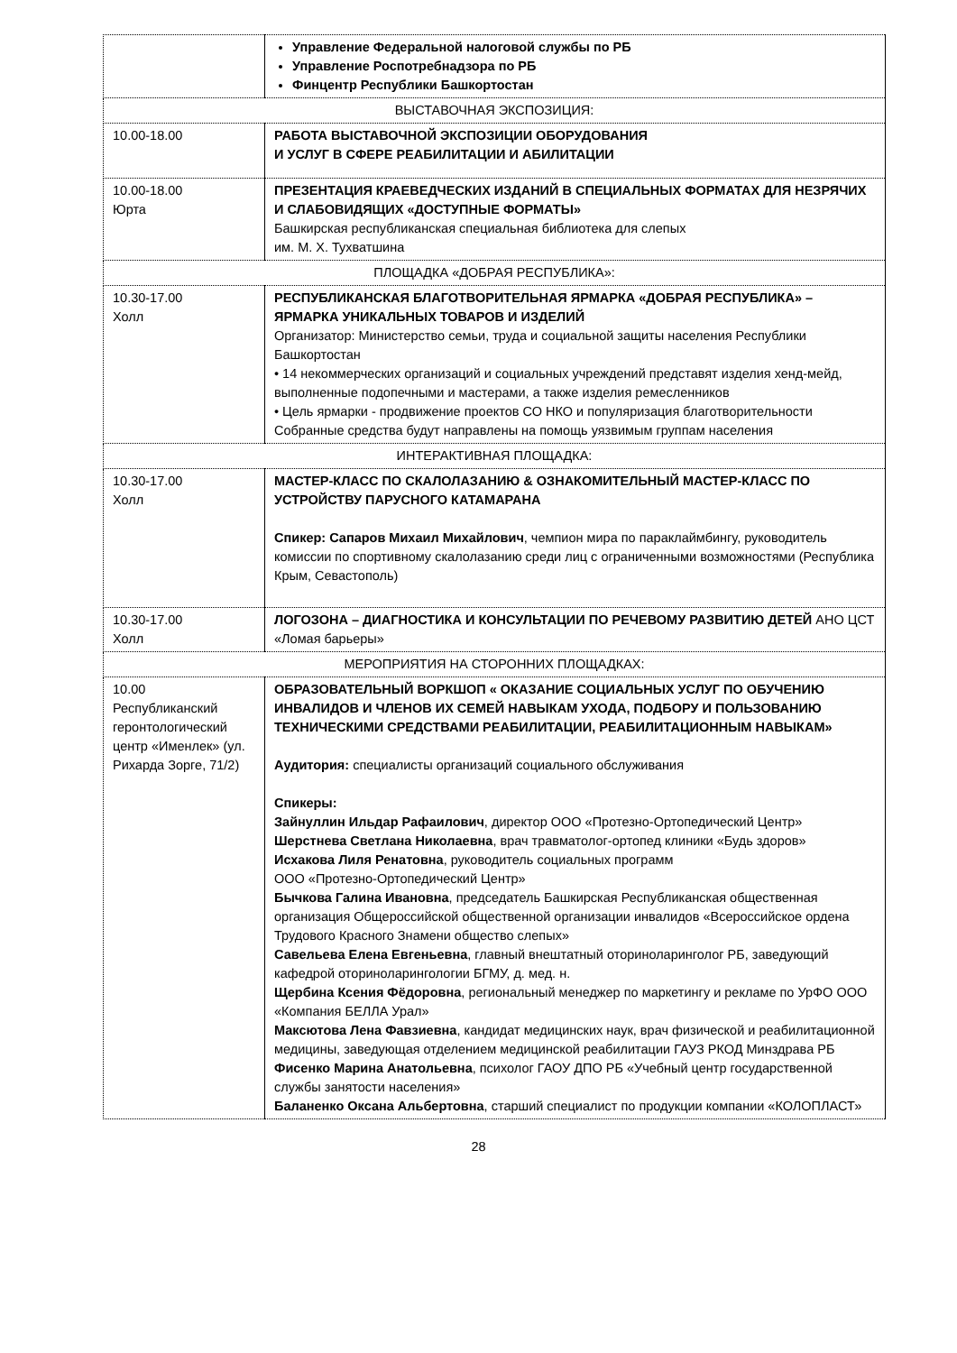| | Управление Федеральной налоговой службы по РБ Управление Роспотребнадзора по РБ Финцентр Республики Башкортостан |
| ВЫСТАВОЧНАЯ ЭКСПОЗИЦИЯ: | |
| 10.00-18.00 | РАБОТА ВЫСТАВОЧНОЙ ЭКСПОЗИЦИИ ОБОРУДОВАНИЯ И УСЛУГ В СФЕРЕ РЕАБИЛИТАЦИИ И АБИЛИТАЦИИ |
| 10.00-18.00 Юрта | ПРЕЗЕНТАЦИЯ КРАЕВЕДЧЕСКИХ ИЗДАНИЙ В СПЕЦИАЛЬНЫХ ФОРМАТАХ ДЛЯ НЕЗРЯЧИХ И СЛАБОВИДЯЩИХ «ДОСТУПНЫЕ ФОРМАТЫ» Башкирская республиканская специальная библиотека для слепых им. М. Х. Тухватшина |
| ПЛОЩАДКА «ДОБРАЯ РЕСПУБЛИКА»: | |
| 10.30-17.00 Холл | РЕСПУБЛИКАНСКАЯ БЛАГОТВОРИТЕЛЬНАЯ ЯРМАРКА «ДОБРАЯ РЕСПУБЛИКА» – ЯРМАРКА УНИКАЛЬНЫХ ТОВАРОВ И ИЗДЕЛИЙ Организатор: Министерство семьи, труда и социальной защиты населения Республики Башкортостан • 14 некоммерческих организаций и социальных учреждений представят изделия хенд-мейд, выполненные подопечными и мастерами, а также изделия ремесленников • Цель ярмарки - продвижение проектов СО НКО и популяризация благотворительности Собранные средства будут направлены на помощь уязвимым группам населения |
| ИНТЕРАКТИВНАЯ ПЛОЩАДКА: | |
| 10.30-17.00 Холл | МАСТЕР-КЛАСС ПО СКАЛОЛАЗАНИЮ & ОЗНАКОМИТЕЛЬНЫЙ МАСТЕР-КЛАСС ПО УСТРОЙСТВУ ПАРУСНОГО КАТАМАРАНА Спикер: Сапаров Михаил Михайлович , чемпион мира по параклаймбингу, руководитель комиссии по спортивному скалолазанию среди лиц с ограниченными возможностями (Республика Крым, Севастополь) |
| 10.30-17.00 Холл | ЛОГОЗОНА – ДИАГНОСТИКА И КОНСУЛЬТАЦИИ ПО РЕЧЕВОМУ РАЗВИТИЮ ДЕТЕЙ АНО ЦСТ «Ломая барьеры» |
| МЕРОПРИЯТИЯ НА СТОРОННИХ ПЛОЩАДКАХ: | |
| 10.00 Республиканский геронтологический центр «Именлек» (ул. Рихарда Зорге, 71/2) | ОБРАЗОВАТЕЛЬНЫЙ ВОРКШОП « ОКАЗАНИЕ СОЦИАЛЬНЫХ УСЛУГ ПО ОБУЧЕНИЮ ИНВАЛИДОВ И ЧЛЕНОВ ИХ СЕМЕЙ НАВЫКАМ УХОДА, ПОДБОРУ И ПОЛЬЗОВАНИЮ ТЕХНИЧЕСКИМИ СРЕДСТВАМИ РЕАБИЛИТАЦИИ, РЕАБИЛИТАЦИОННЫМ НАВЫКАМ» Аудитория: специалисты организаций социального обслуживания Спикеры: Зайнуллин Ильдар Рафаилович , директор ООО «Протезно-Ортопедический Центр» Шерстнева Светлана Николаевна , врач травматолог-ортопед клиники «Будь здоров» Исхакова Лиля Ренатовна , руководитель социальных программ ООО «Протезно-Ортопедический Центр» Бычкова Галина Ивановна , председатель Башкирская Республиканская общественная организация Общероссийской общественной организации инвалидов «Всероссийское ордена Трудового Красного Знамени общество слепых» Савельева Елена Евгеньевна , главный внештатный оториноларинголог РБ, заведующий кафедрой оториноларингологии БГМУ, д. мед. н. Щербина Ксения Фёдоровна , региональный менеджер по маркетингу и рекламе по УрФО ООО «Компания БЕЛЛА Урал» Максютова Лена Фавзиевна , кандидат медицинских наук, врач физической и реабилитационной медицины, заведующая отделением медицинской реабилитации ГАУЗ РКОД Минздрава РБ Фисенко Марина Анатольевна , психолог ГАОУ ДПО РБ «Учебный центр государственной службы занятости населения» Баланенко Оксана Альбертовна , старший специалист по продукции компании «КОЛОПЛАСТ» |
28